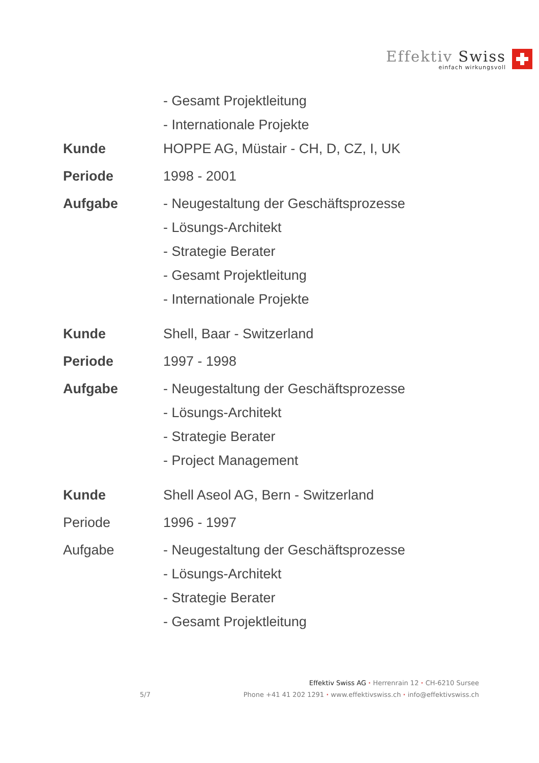Effektiv Swiss
einfach wirkungsvoll
- Gesamt Projektleitung
- Internationale Projekte
Kunde HOPPE AG, Müstair - CH, D, CZ, I, UK
Periode 1998 - 2001
Aufgabe - Neugestaltung der Geschäftsprozesse
- Lösungs-Architekt
- Strategie Berater
- Gesamt Projektleitung
- Internationale Projekte
Kunde Shell, Baar - Switzerland
Periode 1997 - 1998
Aufgabe - Neugestaltung der Geschäftsprozesse
- Lösungs-Architekt
- Strategie Berater
- Project Management
Kunde Shell Aseol AG, Bern - Switzerland
Periode 1996 - 1997
Aufgabe - Neugestaltung der Geschäftsprozesse
- Lösungs-Architekt
- Strategie Berater
- Gesamt Projektleitung
Effektiv Swiss AG · Herrenrain 12 · CH-6210 Sursee
5/7 Phone +41 41 202 1291 · www.effektivswiss.ch · info@effektivswiss.ch